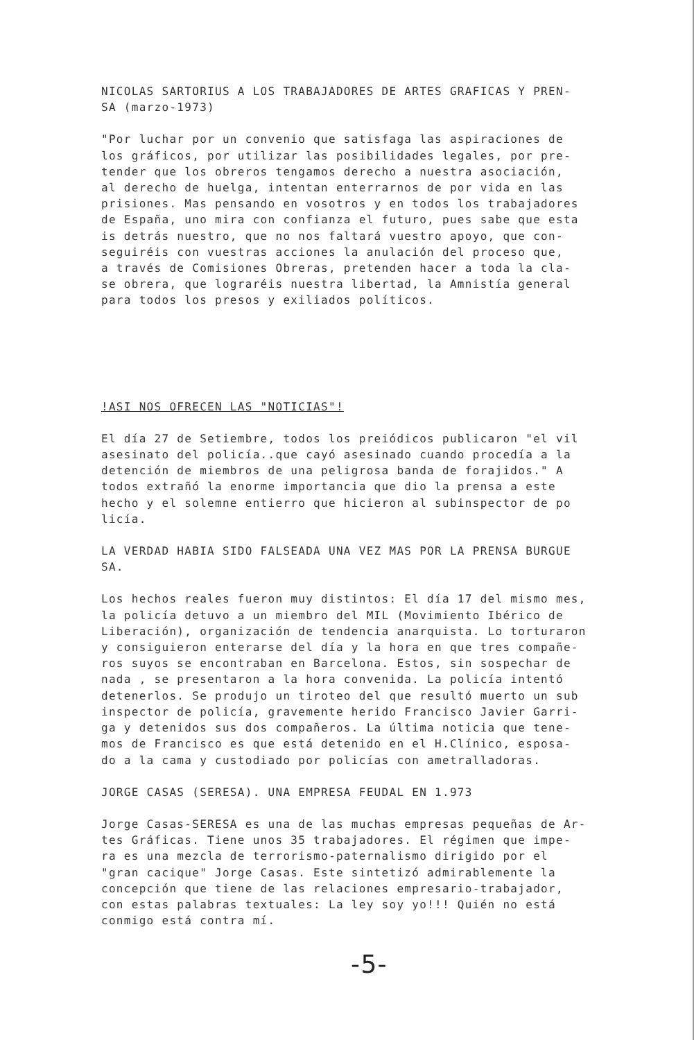NICOLAS SARTORIUS A LOS TRABAJADORES DE ARTES GRAFICAS Y PREN-
SA (marzo-1973)
"Por luchar por un convenio que satisfaga las aspiraciones de
los gráficos, por utilizar las posibilidades legales, por pre-
tender que los obreros tengamos derecho a nuestra asociación,
al derecho de huelga, intentan enterrarnos de por vida en las
prisiones. Mas pensando en vosotros y en todos los trabajadores
de España, uno mira con confianza el futuro, pues sabe que esta
is detrás nuestro, que no nos faltará vuestro apoyo, que con-
seguiréis con vuestras acciones la anulación del proceso que,
a través de Comisiones Obreras, pretenden hacer a toda la cla-
se obrera, que lograréis nuestra libertad, la Amnistía general
para todos los presos y exiliados políticos.
!ASI NOS OFRECEN LAS "NOTICIAS"!
El día 27 de Setiembre, todos los preiódicos publicaron "el vil
asesinato del policía..que cayó asesinado cuando procedía a la
detención de miembros de una peligrosa banda de forajidos." A
todos extrañó la enorme importancia que dio la prensa a este
hecho y el solemne entierro que hicieron al subinspector de po
licía.
LA VERDAD HABIA SIDO FALSEADA UNA VEZ MAS POR LA PRENSA BURGUE
SA.
Los hechos reales fueron muy distintos: El día 17 del mismo mes,
la policía detuvo a un miembro del MIL (Movimiento Ibérico de
Liberación), organización de tendencia anarquista. Lo torturaron
y consiguieron enterarse del día y la hora en que tres compañe-
ros suyos se encontraban en Barcelona. Estos, sin sospechar de
nada , se presentaron a la hora convenida. La policía intentó
detenerlos. Se produjo un tiroteo del que resultó muerto un sub
inspector de policía, gravemente herido Francisco Javier Garri-
ga y detenidos sus dos compañeros. La última noticia que tene-
mos de Francisco es que está detenido en el H.Clínico, esposa-
do a la cama y custodiado por policías con ametralladoras.
JORGE CASAS (SERESA). UNA EMPRESA FEUDAL EN 1.973
Jorge Casas-SERESA es una de las muchas empresas pequeñas de Ar-
tes Gráficas. Tiene unos 35 trabajadores. El régimen que impe-
ra es una mezcla de terrorismo-paternalismo dirigido por el
"gran cacique" Jorge Casas. Este sintetizó admirablemente la
concepción que tiene de las relaciones empresario-trabajador,
con estas palabras textuales: La ley soy yo!!! Quién no está
conmigo está contra mí.
-5-